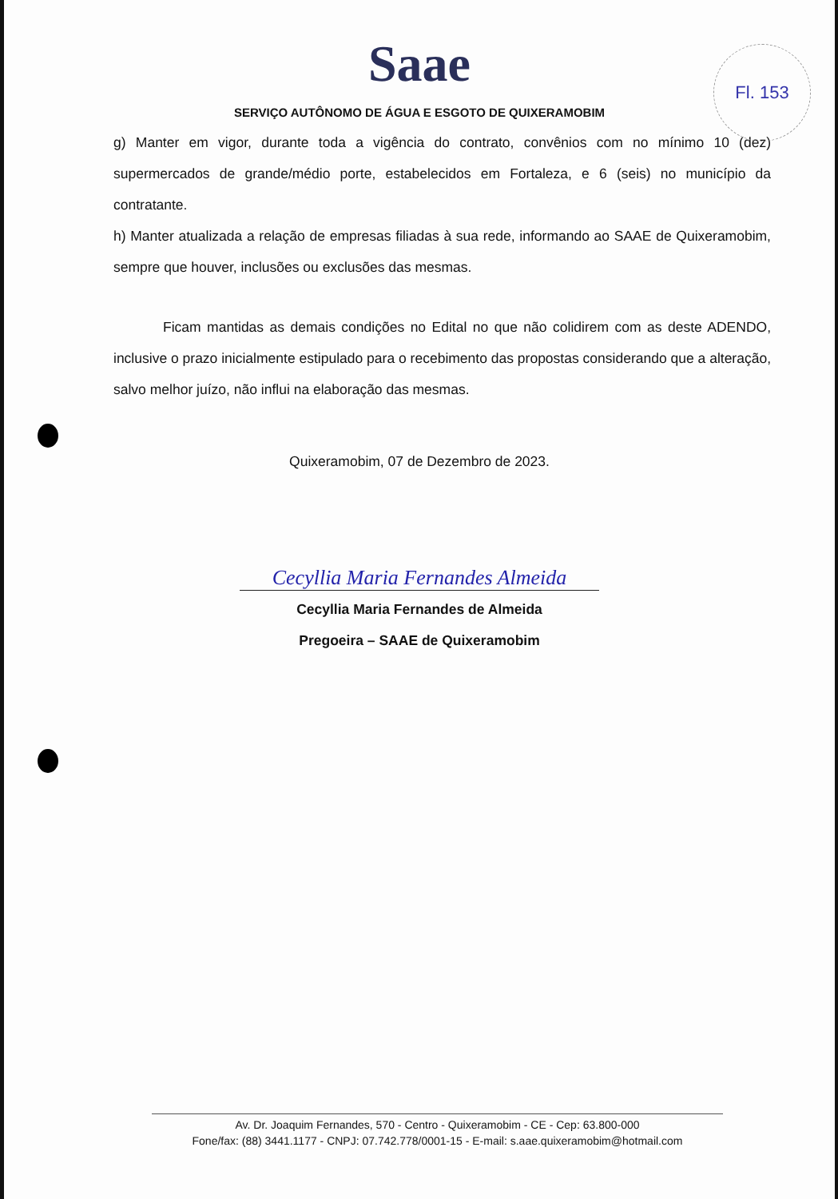Saae
SERVIÇO AUTÔNOMO DE ÁGUA E ESGOTO DE QUIXERAMOBIM
Fl. 153
g) Manter em vigor, durante toda a vigência do contrato, convênios com no mínimo 10 (dez) supermercados de grande/médio porte, estabelecidos em Fortaleza, e 6 (seis) no município da contratante.
h) Manter atualizada a relação de empresas filiadas à sua rede, informando ao SAAE de Quixeramobim, sempre que houver, inclusões ou exclusões das mesmas.
Ficam mantidas as demais condições no Edital no que não colidirem com as deste ADENDO, inclusive o prazo inicialmente estipulado para o recebimento das propostas considerando que a alteração, salvo melhor juízo, não influi na elaboração das mesmas.
Quixeramobim, 07 de Dezembro de 2023.
Cecyllia Maria Fernandes Almeida
Cecyllia Maria Fernandes de Almeida
Pregoeira – SAAE de Quixeramobim
Av. Dr. Joaquim Fernandes, 570 - Centro - Quixeramobim - CE - Cep: 63.800-000
Fone/fax: (88) 3441.1177 - CNPJ: 07.742.778/0001-15 - E-mail: s.aae.quixeramobim@hotmail.com